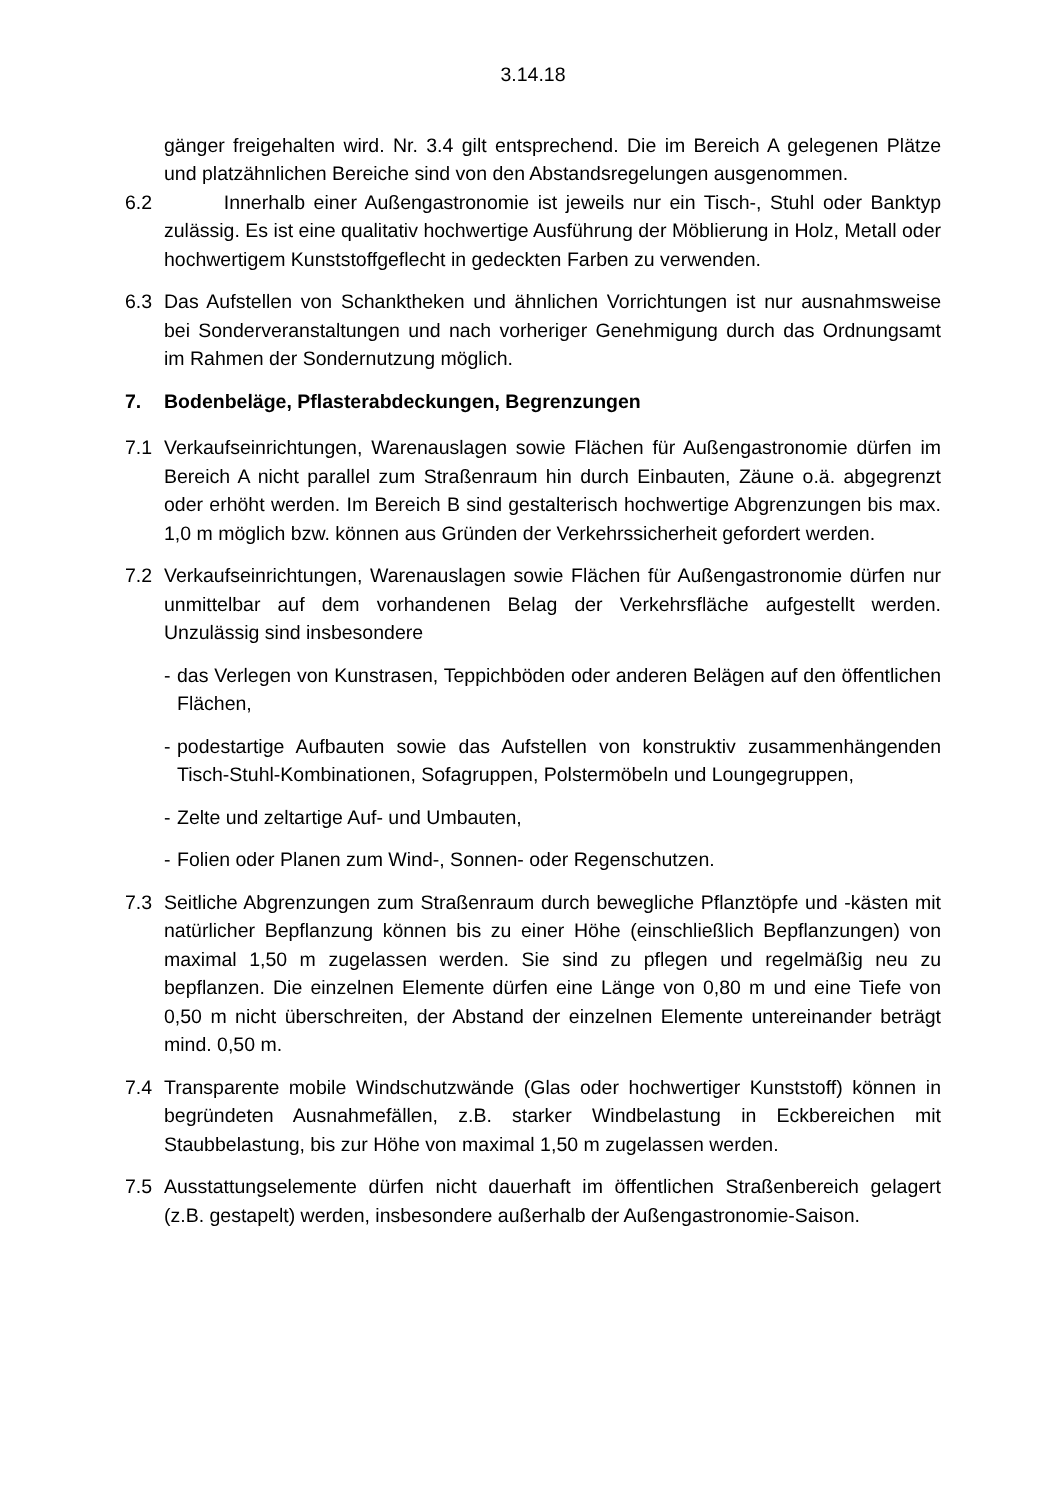3.14.18
gänger freigehalten wird. Nr. 3.4 gilt entsprechend. Die im Bereich A gelegenen Plätze und platzähnlichen Bereiche sind von den Abstandsregelungen ausgenommen.
6.2 Innerhalb einer Außengastronomie ist jeweils nur ein Tisch-, Stuhl oder Banktyp zulässig. Es ist eine qualitativ hochwertige Ausführung der Möblierung in Holz, Metall oder hochwertigem Kunststoffgeflecht in gedeckten Farben zu verwenden.
6.3 Das Aufstellen von Schanktheken und ähnlichen Vorrichtungen ist nur ausnahmsweise bei Sonderveranstaltungen und nach vorheriger Genehmigung durch das Ordnungsamt im Rahmen der Sondernutzung möglich.
7. Bodenbeläge, Pflasterabdeckungen, Begrenzungen
7.1 Verkaufseinrichtungen, Warenauslagen sowie Flächen für Außengastronomie dürfen im Bereich A nicht parallel zum Straßenraum hin durch Einbauten, Zäune o.ä. abgegrenzt oder erhöht werden. Im Bereich B sind gestalterisch hochwertige Abgrenzungen bis max. 1,0 m möglich bzw. können aus Gründen der Verkehrssicherheit gefordert werden.
7.2 Verkaufseinrichtungen, Warenauslagen sowie Flächen für Außengastronomie dürfen nur unmittelbar auf dem vorhandenen Belag der Verkehrsfläche aufgestellt werden. Unzulässig sind insbesondere
- das Verlegen von Kunstrasen, Teppichböden oder anderen Belägen auf den öffentlichen Flächen,
- podestartige Aufbauten sowie das Aufstellen von konstruktiv zusammenhängenden Tisch-Stuhl-Kombinationen, Sofagruppen, Polstermöbeln und Loungegruppen,
- Zelte und zeltartige Auf- und Umbauten,
- Folien oder Planen zum Wind-, Sonnen- oder Regenschutzen.
7.3 Seitliche Abgrenzungen zum Straßenraum durch bewegliche Pflanztöpfe und -kästen mit natürlicher Bepflanzung können bis zu einer Höhe (einschließlich Bepflanzungen) von maximal 1,50 m zugelassen werden. Sie sind zu pflegen und regelmäßig neu zu bepflanzen. Die einzelnen Elemente dürfen eine Länge von 0,80 m und eine Tiefe von 0,50 m nicht überschreiten, der Abstand der einzelnen Elemente untereinander beträgt mind. 0,50 m.
7.4 Transparente mobile Windschutzwände (Glas oder hochwertiger Kunststoff) können in begründeten Ausnahmefällen, z.B. starker Windbelastung in Eckbereichen mit Staubbelastung, bis zur Höhe von maximal 1,50 m zugelassen werden.
7.5 Ausstattungselemente dürfen nicht dauerhaft im öffentlichen Straßenbereich gelagert (z.B. gestapelt) werden, insbesondere außerhalb der Außengastronomie-Saison.